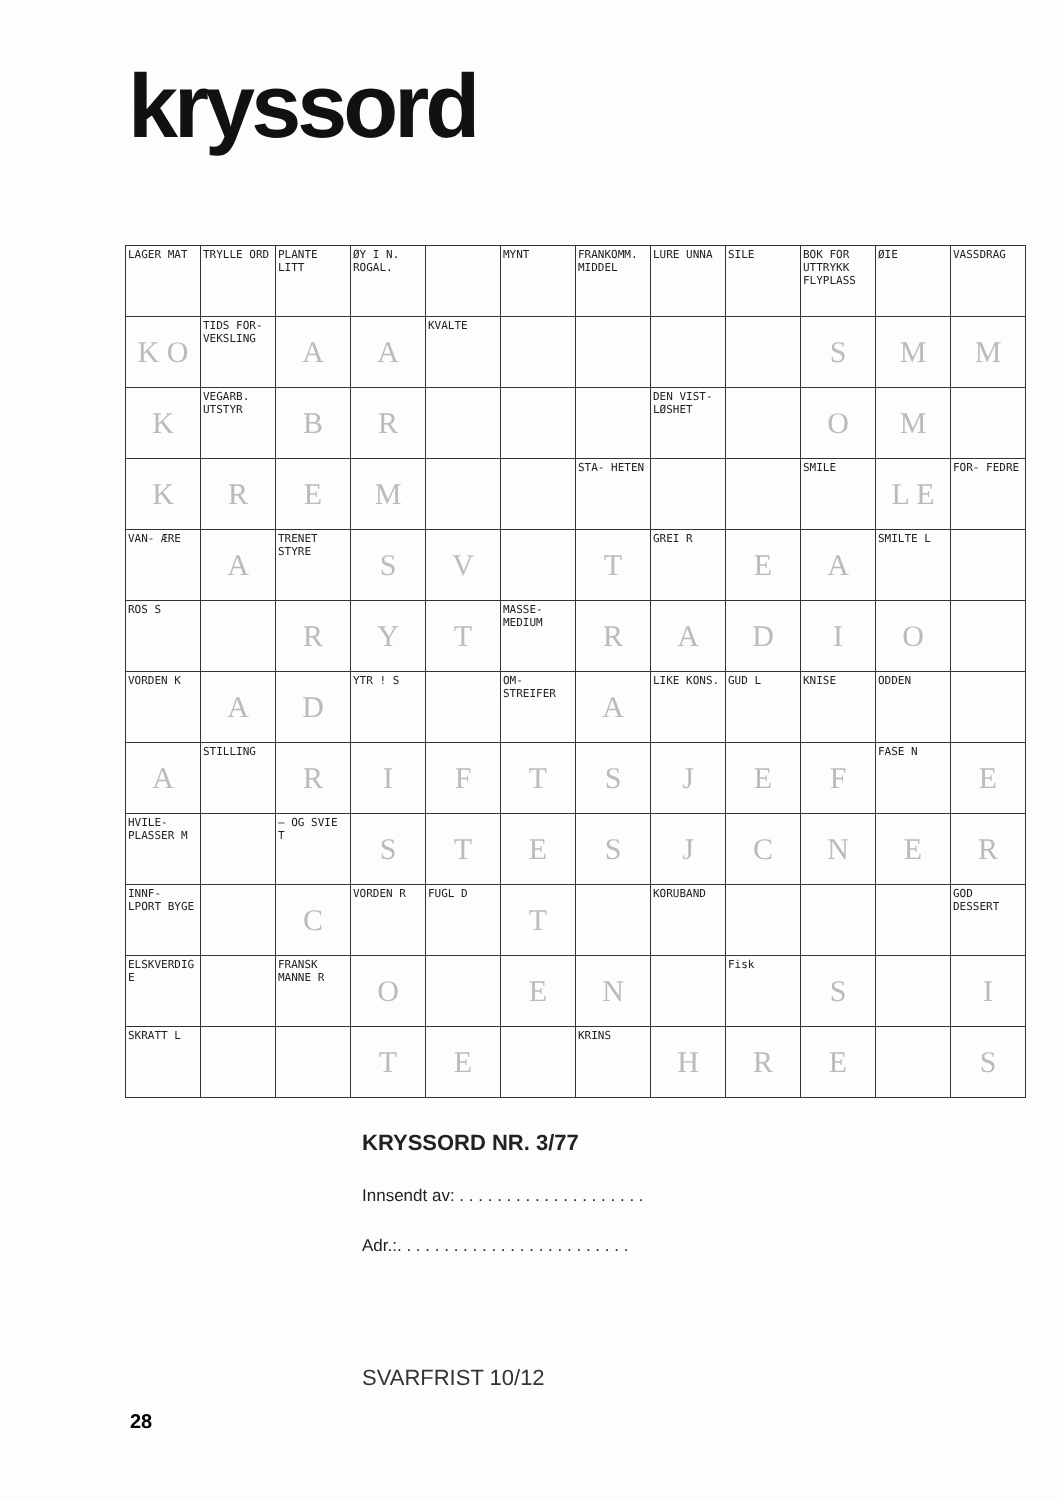kryssord
| LAGER MAT | TRYLLE ORD | PLANTE LITT | ØY I N. ROGAL. | | MYNT | FRANKOMM. MIDDEL | LURE UNNA | SILE | BOK FOR UTTRYKK FLYPLASS | ØIE | VASSDRAG |
| K O | TIDS FOR- VEKSLING | A | A | KVALTE | | | | | S | M | M |
| K | VEGARB. UTSTYR | B | R | | | | DEN VIST- LØSHET | | O | M | |
| K | R | E | M | | | STA- HETEN | | | SMILE | L E | FOR- FEDRE |
| VAN- ÆRE | A | TRENET STYRE | S | V | | T | GREI R | E | A | SMILTE L | |
| ROS S | | R | Y | T | MASSE- MEDIUM | R | A | D | I | O | |
| VORDEN K | A | D | YTR ! S | | OM- STREIFER | A | LIKE KONS. | GUD L | KNISE | ODDEN | |
| A | STILLING | R | I | F | T | S | J | E | F | FASE N | E |
| HVILE- PLASSER M | | — OG SVIE T | S | T | E | S | J | C | N | E | R |
| INNF- LPORT BYGE | | C | VORDEN R | FUGL D | T | | KORUBAND | | | | GOD DESSERT |
| ELSKVERDIG E | | FRANSK MANNE R | O | | E | N | | Fisk | S | | I |
| SKRATT L | | | T | E | | KRINS | H | R | E | | S |
KRYSSORD NR. 3/77
Innsendt av: . . . . . . . . . . . . . . . . . . . .
Adr.:. . . . . . . . . . . . . . . . . . . . . . . . .
SVARFRIST 10/12
28